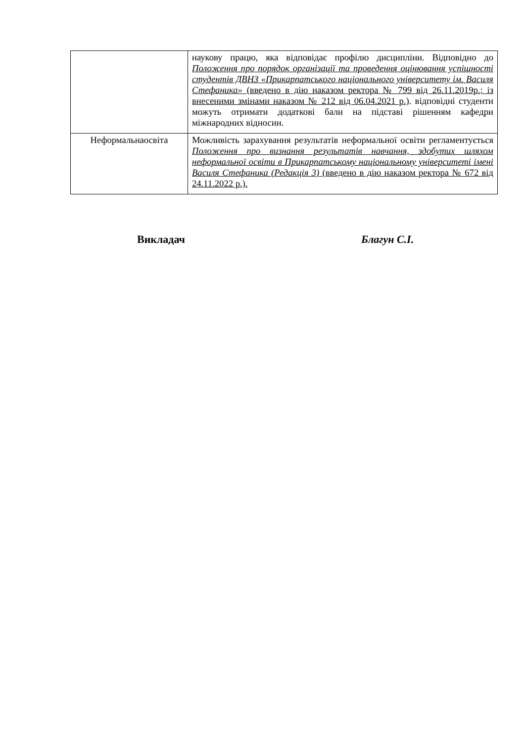| | наукову працю, яка відповідає профілю дисципліни. Відповідно до Положення про порядок організації та проведення оцінювання успішності студентів ДВНЗ «Прикарпатського національного університету ім. Василя Стефаника» (введено в дію наказом ректора № 799 від 26.11.2019р.; із внесеними змінами наказом № 212 від 06.04.2021 р.) . відповідні студенти можуть отримати додаткові бали на підставі рішенням кафедри міжнародних відносин. |
| Неформальнаосвіта | Можливість зарахування результатів неформальної освіти регламентується Положення про визнання результатів навчання, здобутих шляхом неформальної освіти в Прикарпатському національному університеті імені Василя Стефаника (Редакція 3) (введено в дію наказом ректора № 672 від 24.11.2022 р.). |
Викладач Благун С.І.